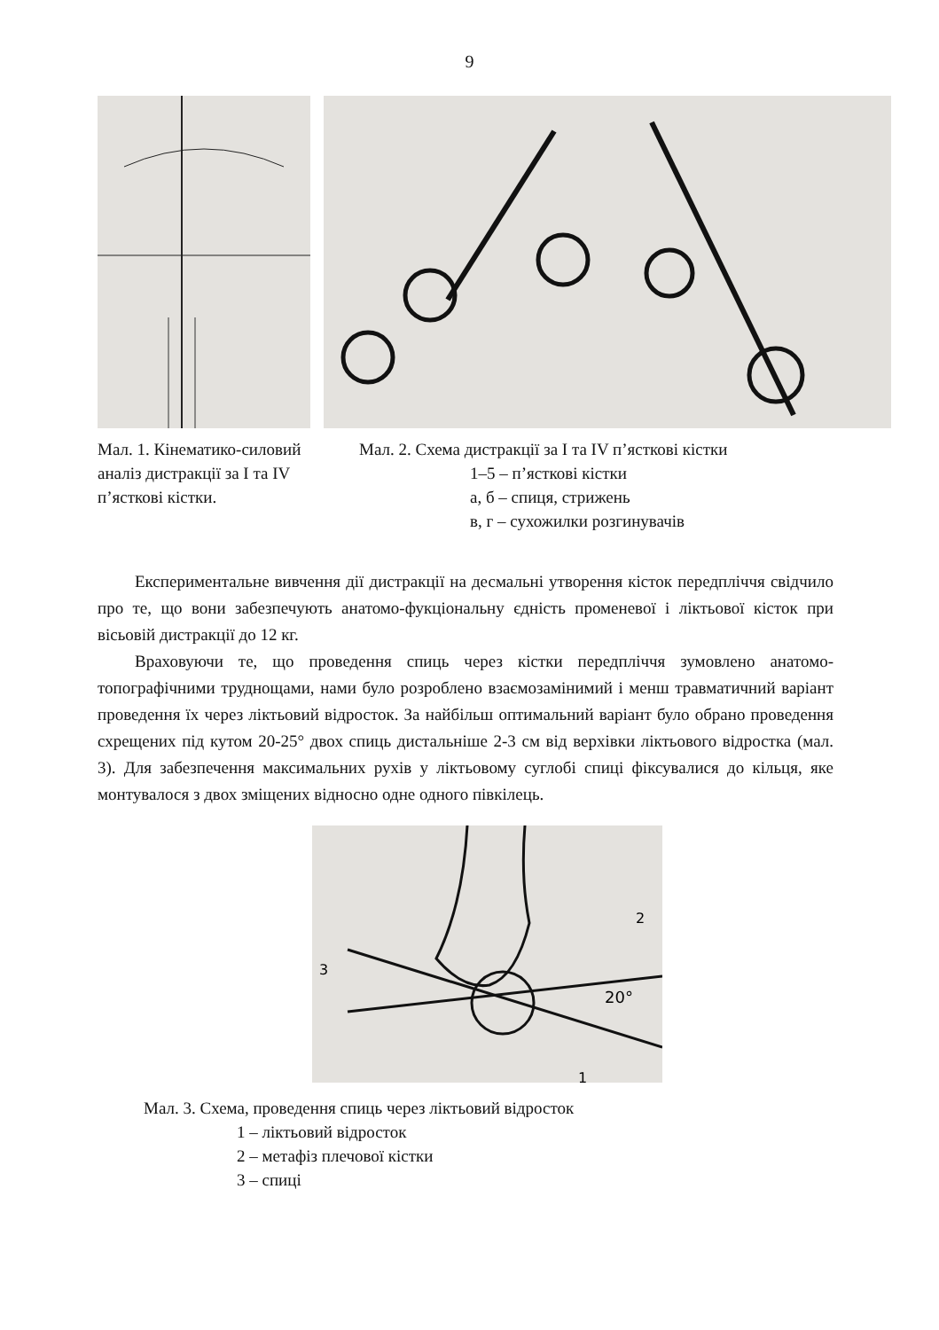9
Мал. 1. Кінематико-силовий аналіз дистракції за I та IV п’ясткові кістки.
Мал. 2. Схема дистракції за I та IV п’ясткові кістки
1–5 – п’ясткові кістки
а, б – спиця, стрижень
в, г – сухожилки розгинувачів
Експериментальне вивчення дії дистракції на десмальні утворення кісток передпліччя свідчило про те, що вони забезпечують анатомо-фукціональну єдність променевої і ліктьової кісток при вісьовій дистракції до 12 кг.
Враховуючи те, що проведення спиць через кістки передпліччя зумовлено анатомо-топографічними труднощами, нами було розроблено взаємозамінимий і менш травматичний варіант проведення їх через ліктьовий відросток. За найбільш оптимальний варіант було обрано проведення схрещених під кутом 20-25° двох спиць дистальніше 2-3 см від верхівки ліктьового відростка (мал. 3). Для забезпечення максимальних рухів у ліктьовому суглобі спиці фіксувалися до кільця, яке монтувалося з двох зміщених відносно одне одного півкілець.
20°
3
2
1
Мал. 3. Схема, проведення спиць через ліктьовий відросток
1 – ліктьовий відросток
2 – метафіз плечової кістки
3 – спиці